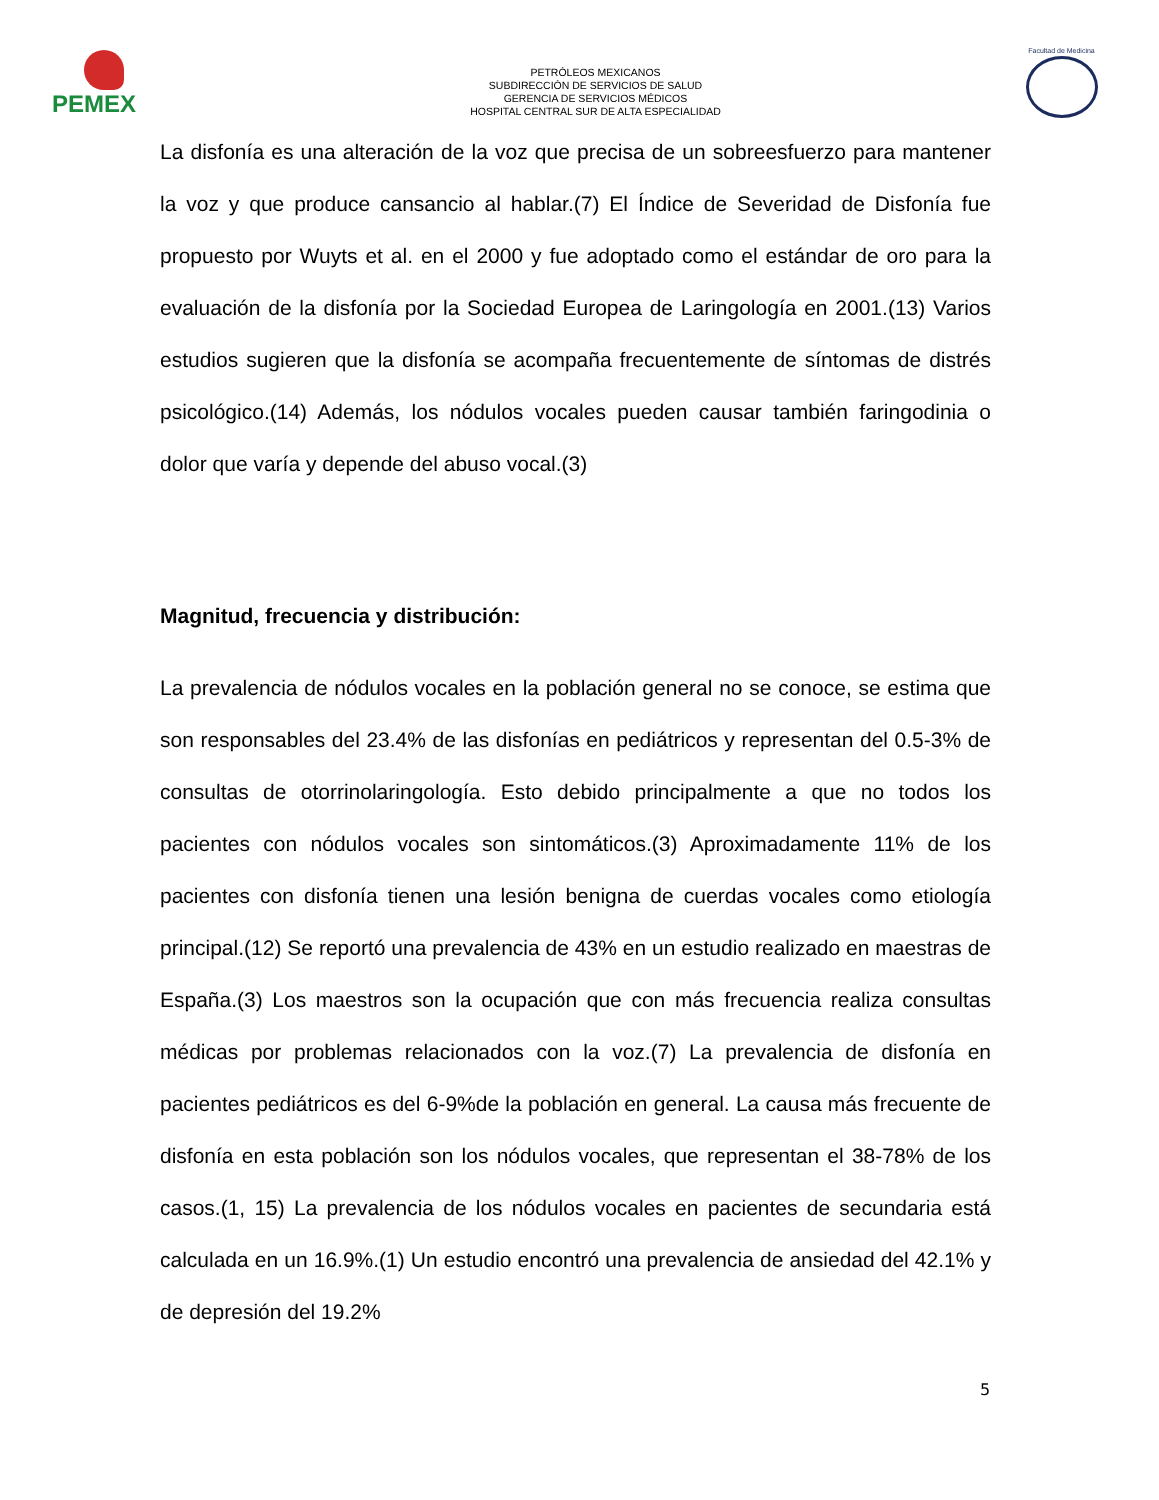PEMEX
PETRÓLEOS MEXICANOS
SUBDIRECCIÓN DE SERVICIOS DE SALUD
GERENCIA DE SERVICIOS MÉDICOS
HOSPITAL CENTRAL SUR DE ALTA ESPECIALIDAD
Facultad de Medicina
La disfonía es una alteración de la voz que precisa de un sobreesfuerzo para mantener la voz y que produce cansancio al hablar.(7) El Índice de Severidad de Disfonía fue propuesto por Wuyts et al. en el 2000 y fue adoptado como el estándar de oro para la evaluación de la disfonía por la Sociedad Europea de Laringología en 2001.(13) Varios estudios sugieren que la disfonía se acompaña frecuentemente de síntomas de distrés psicológico.(14) Además, los nódulos vocales pueden causar también faringodinia o dolor que varía y depende del abuso vocal.(3)
Magnitud, frecuencia y distribución:
La prevalencia de nódulos vocales en la población general no se conoce, se estima que son responsables del 23.4% de las disfonías en pediátricos y representan del 0.5-3% de consultas de otorrinolaringología. Esto debido principalmente a que no todos los pacientes con nódulos vocales son sintomáticos.(3) Aproximadamente 11% de los pacientes con disfonía tienen una lesión benigna de cuerdas vocales como etiología principal.(12) Se reportó una prevalencia de 43% en un estudio realizado en maestras de España.(3) Los maestros son la ocupación que con más frecuencia realiza consultas médicas por problemas relacionados con la voz.(7) La prevalencia de disfonía en pacientes pediátricos es del 6-9%de la población en general. La causa más frecuente de disfonía en esta población son los nódulos vocales, que representan el 38-78% de los casos.(1, 15) La prevalencia de los nódulos vocales en pacientes de secundaria está calculada en un 16.9%.(1) Un estudio encontró una prevalencia de ansiedad del 42.1% y de depresión del 19.2%
5